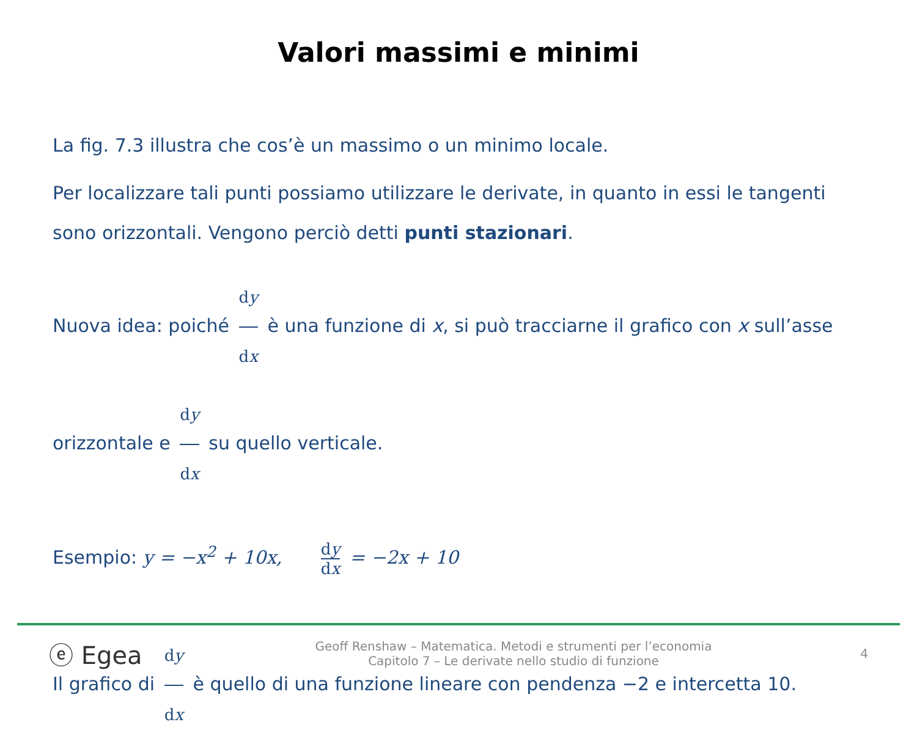Valori massimi e minimi
La fig. 7.3 illustra che cos’è un massimo o un minimo locale.
Per localizzare tali punti possiamo utilizzare le derivate, in quanto in essi le tangenti sono orizzontali. Vengono perciò detti punti stazionari.
Nuova idea: poiché dy dx è una funzione di x, si può tracciarne il grafico con x sull’asse orizzontale e dy dx su quello verticale.
Esempio: y = −x<sup>2</sup> + 10x, dy dx = −2x + 10
Il grafico di dy dx è quello di una funzione lineare con pendenza −2 e intercetta 10.
ⓔ Egea
Geoff Renshaw – Matematica. Metodi e strumenti per l’economia
Capitolo 7 – Le derivate nello studio di funzione
4